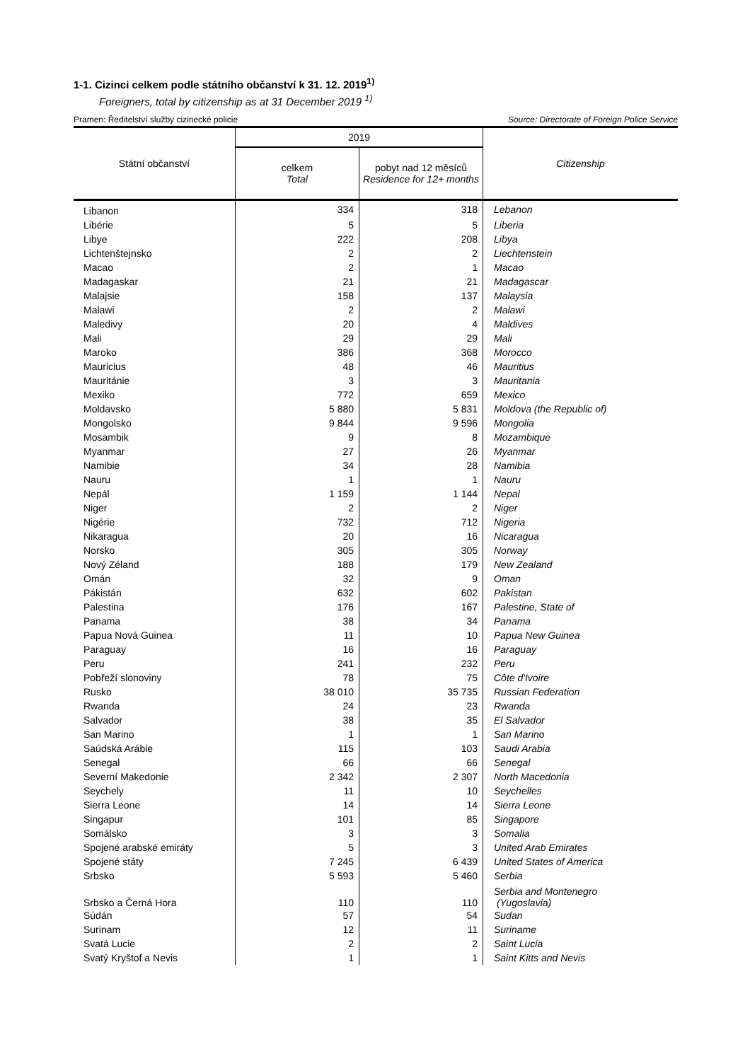1-1. Cizinci celkem podle státního občanství k 31. 12. 2019<sup>1)</sup>
Foreigners, total by citizenship as at 31 December 2019 <sup>1)</sup>
Pramen: Ředitelství služby cizinecké policie Source: Directorate of Foreign Police Service
| Státní občanství | 2019 | | Citizenship |
| --- | --- | --- | --- |
| | celkem Total | pobyt nad 12 měsíců Residence for 12+ months | |
| Libanon | 334 | 318 | Lebanon |
| Libérie | 5 | 5 | Liberia |
| Libye | 222 | 208 | Libya |
| Lichtenštejnsko | 2 | 2 | Liechtenstein |
| Macao | 2 | 1 | Macao |
| Madagaskar | 21 | 21 | Madagascar |
| Malajsie | 158 | 137 | Malaysia |
| Malawi | 2 | 2 | Malawi |
| Maledivy | 20 | 4 | Maldives |
| Mali | 29 | 29 | Mali |
| Maroko | 386 | 368 | Morocco |
| Mauricius | 48 | 46 | Mauritius |
| Mauritánie | 3 | 3 | Mauritania |
| Mexiko | 772 | 659 | Mexico |
| Moldavsko | 5 880 | 5 831 | Moldova (the Republic of) |
| Mongolsko | 9 844 | 9 596 | Mongolia |
| Mosambik | 9 | 8 | Mozambique |
| Myanmar | 27 | 26 | Myanmar |
| Namibie | 34 | 28 | Namibia |
| Nauru | 1 | 1 | Nauru |
| Nepál | 1 159 | 1 144 | Nepal |
| Niger | 2 | 2 | Niger |
| Nigérie | 732 | 712 | Nigeria |
| Nikaragua | 20 | 16 | Nicaragua |
| Norsko | 305 | 305 | Norway |
| Nový Zéland | 188 | 179 | New Zealand |
| Omán | 32 | 9 | Oman |
| Pákistán | 632 | 602 | Pakistan |
| Palestina | 176 | 167 | Palestine, State of |
| Panama | 38 | 34 | Panama |
| Papua Nová Guinea | 11 | 10 | Papua New Guinea |
| Paraguay | 16 | 16 | Paraguay |
| Peru | 241 | 232 | Peru |
| Pobřeží slonoviny | 78 | 75 | Côte d'Ivoire |
| Rusko | 38 010 | 35 735 | Russian Federation |
| Rwanda | 24 | 23 | Rwanda |
| Salvador | 38 | 35 | El Salvador |
| San Marino | 1 | 1 | San Marino |
| Saúdská Arábie | 115 | 103 | Saudi Arabia |
| Senegal | 66 | 66 | Senegal |
| Severní Makedonie | 2 342 | 2 307 | North Macedonia |
| Seychely | 11 | 10 | Seychelles |
| Sierra Leone | 14 | 14 | Sierra Leone |
| Singapur | 101 | 85 | Singapore |
| Somálsko | 3 | 3 | Somalia |
| Spojené arabské emiráty | 5 | 3 | United Arab Emirates |
| Spojené státy | 7 245 | 6 439 | United States of America |
| Srbsko | 5 593 | 5 460 | Serbia |
| Srbsko a Černá Hora | 110 | 110 | Serbia and Montenegro (Yugoslavia) |
| Súdán | 57 | 54 | Sudan |
| Surinam | 12 | 11 | Suriname |
| Svatá Lucie | 2 | 2 | Saint Lucia |
| Svatý Kryštof a Nevis | 1 | 1 | Saint Kitts and Nevis |